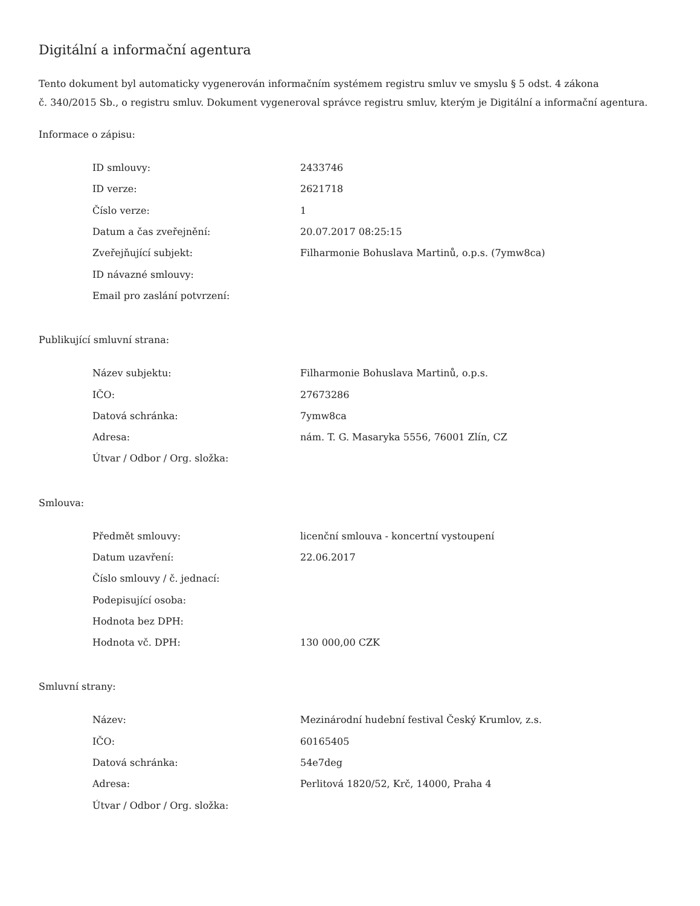Digitální a informační agentura
Tento dokument byl automaticky vygenerován informačním systémem registru smluv ve smyslu § 5 odst. 4 zákona
č. 340/2015 Sb., o registru smluv. Dokument vygeneroval správce registru smluv, kterým je Digitální a informační agentura.
Informace o zápisu:
| ID smlouvy: | 2433746 |
| ID verze: | 2621718 |
| Číslo verze: | 1 |
| Datum a čas zveřejnění: | 20.07.2017 08:25:15 |
| Zveřejňující subjekt: | Filharmonie Bohuslava Martinů, o.p.s. (7ymw8ca) |
| ID návazné smlouvy: | |
| Email pro zaslání potvrzení: | |
Publikující smluvní strana:
| Název subjektu: | Filharmonie Bohuslava Martinů, o.p.s. |
| IČO: | 27673286 |
| Datová schránka: | 7ymw8ca |
| Adresa: | nám. T. G. Masaryka 5556, 76001 Zlín, CZ |
| Útvar / Odbor / Org. složka: | |
Smlouva:
| Předmět smlouvy: | licenční smlouva - koncertní vystoupení |
| Datum uzavření: | 22.06.2017 |
| Číslo smlouvy / č. jednací: | |
| Podepisující osoba: | |
| Hodnota bez DPH: | |
| Hodnota vč. DPH: | 130 000,00 CZK |
Smluvní strany:
| Název: | Mezinárodní hudební festival Český Krumlov, z.s. |
| IČO: | 60165405 |
| Datová schránka: | 54e7deg |
| Adresa: | Perlitová 1820/52, Krč, 14000, Praha 4 |
| Útvar / Odbor / Org. složka: | |